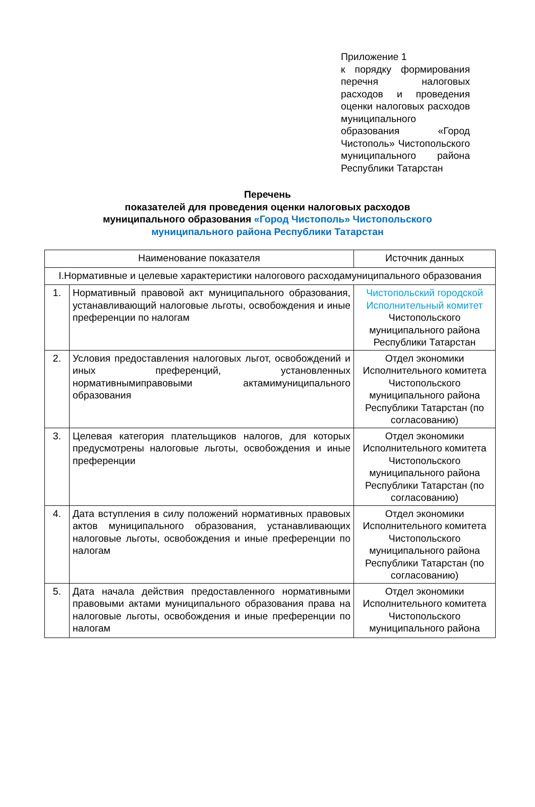Приложение 1
к порядку формирования перечня налоговых расходов и проведения оценки налоговых расходов муниципального образования «Город Чистополь» Чистопольского муниципального района Республики Татарстан
Перечень
показателей для проведения оценки налоговых расходов
муниципального образования «Город Чистополь» Чистопольского
муниципального района Республики Татарстан
| Наименование показателя | | Источник данных |
| --- | --- | --- |
| I.Нормативные и целевые характеристики налогового расходамуниципального образования | | |
| 1. | Нормативный правовой акт муниципального образования, устанавливающий налоговые льготы, освобождения и иные преференции по налогам | Чистопольский городской Исполнительный комитет Чистопольского муниципального района Республики Татарстан |
| 2. | Условия предоставления налоговых льгот, освобождений и иных преференций, установленных нормативнымиправовыми актамимуниципального образования | Отдел экономики Исполнительного комитета Чистопольского муниципального района Республики Татарстан (по согласованию) |
| 3. | Целевая категория плательщиков налогов, для которых предусмотрены налоговые льготы, освобождения и иные преференции | Отдел экономики Исполнительного комитета Чистопольского муниципального района Республики Татарстан (по согласованию) |
| 4. | Дата вступления в силу положений нормативных правовых актов муниципального образования, устанавливающих налоговые льготы, освобождения и иные преференции по налогам | Отдел экономики Исполнительного комитета Чистопольского муниципального района Республики Татарстан (по согласованию) |
| 5. | Дата начала действия предоставленного нормативными правовыми актами муниципального образования права на налоговые льготы, освобождения и иные преференции по налогам | Отдел экономики Исполнительного комитета Чистопольского муниципального района |